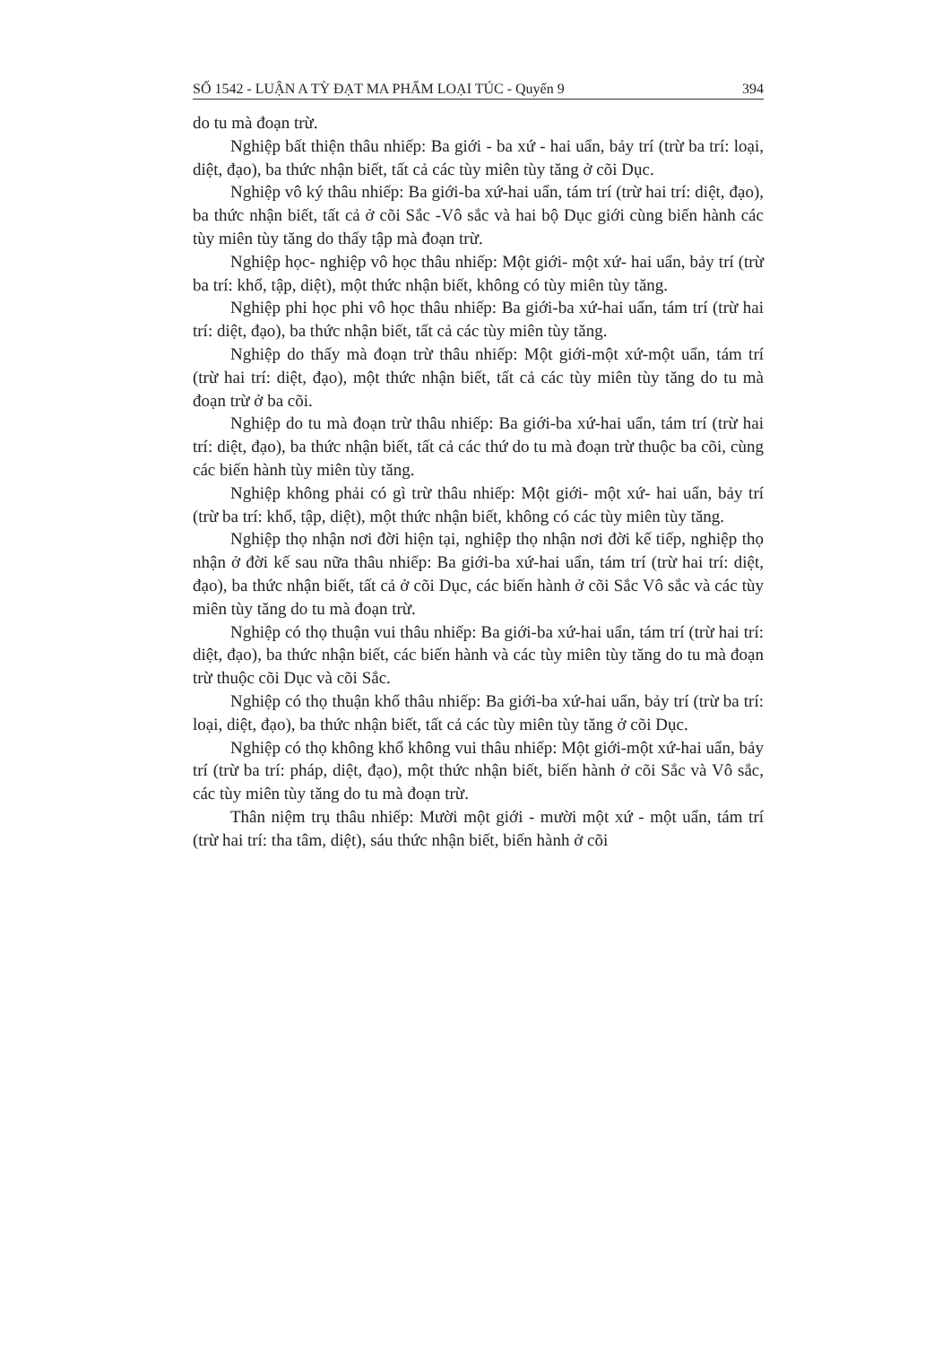SỐ 1542 - LUẬN A TỲ ĐẠT MA PHẨM LOẠI TÚC - Quyển 9 394
do tu mà đoạn trừ.
Nghiệp bất thiện thâu nhiếp: Ba giới - ba xứ - hai uẩn, bảy trí (trừ ba trí: loại, diệt, đạo), ba thức nhận biết, tất cả các tùy miên tùy tăng ở cõi Dục.
Nghiệp vô ký thâu nhiếp: Ba giới-ba xứ-hai uẩn, tám trí (trừ hai trí: diệt, đạo), ba thức nhận biết, tất cả ở cõi Sắc -Vô sắc và hai bộ Dục giới cùng biến hành các tùy miên tùy tăng do thấy tập mà đoạn trừ.
Nghiệp học- nghiệp vô học thâu nhiếp: Một giới- một xứ- hai uẩn, bảy trí (trừ ba trí: khổ, tập, diệt), một thức nhận biết, không có tùy miên tùy tăng.
Nghiệp phi học phi vô học thâu nhiếp: Ba giới-ba xứ-hai uẩn, tám trí (trừ hai trí: diệt, đạo), ba thức nhận biết, tất cả các tùy miên tùy tăng.
Nghiệp do thấy mà đoạn trừ thâu nhiếp: Một giới-một xứ-một uẩn, tám trí (trừ hai trí: diệt, đạo), một thức nhận biết, tất cả các tùy miên tùy tăng do tu mà đoạn trừ ở ba cõi.
Nghiệp do tu mà đoạn trừ thâu nhiếp: Ba giới-ba xứ-hai uẩn, tám trí (trừ hai trí: diệt, đạo), ba thức nhận biết, tất cả các thứ do tu mà đoạn trừ thuộc ba cõi, cùng các biến hành tùy miên tùy tăng.
Nghiệp không phải có gì trừ thâu nhiếp: Một giới- một xứ- hai uẩn, bảy trí (trừ ba trí: khổ, tập, diệt), một thức nhận biết, không có các tùy miên tùy tăng.
Nghiệp thọ nhận nơi đời hiện tại, nghiệp thọ nhận nơi đời kế tiếp, nghiệp thọ nhận ở đời kế sau nữa thâu nhiếp: Ba giới-ba xứ-hai uẩn, tám trí (trừ hai trí: diệt, đạo), ba thức nhận biết, tất cả ở cõi Dục, các biến hành ở cõi Sắc Vô sắc và các tùy miên tùy tăng do tu mà đoạn trừ.
Nghiệp có thọ thuận vui thâu nhiếp: Ba giới-ba xứ-hai uẩn, tám trí (trừ hai trí: diệt, đạo), ba thức nhận biết, các biến hành và các tùy miên tùy tăng do tu mà đoạn trừ thuộc cõi Dục và cõi Sắc.
Nghiệp có thọ thuận khổ thâu nhiếp: Ba giới-ba xứ-hai uẩn, bảy trí (trừ ba trí: loại, diệt, đạo), ba thức nhận biết, tất cả các tùy miên tùy tăng ở cõi Dục.
Nghiệp có thọ không khổ không vui thâu nhiếp: Một giới-một xứ-hai uẩn, bảy trí (trừ ba trí: pháp, diệt, đạo), một thức nhận biết, biến hành ở cõi Sắc và Vô sắc, các tùy miên tùy tăng do tu mà đoạn trừ.
Thân niệm trụ thâu nhiếp: Mười một giới - mười một xứ - một uẩn, tám trí (trừ hai trí: tha tâm, diệt), sáu thức nhận biết, biến hành ở cõi